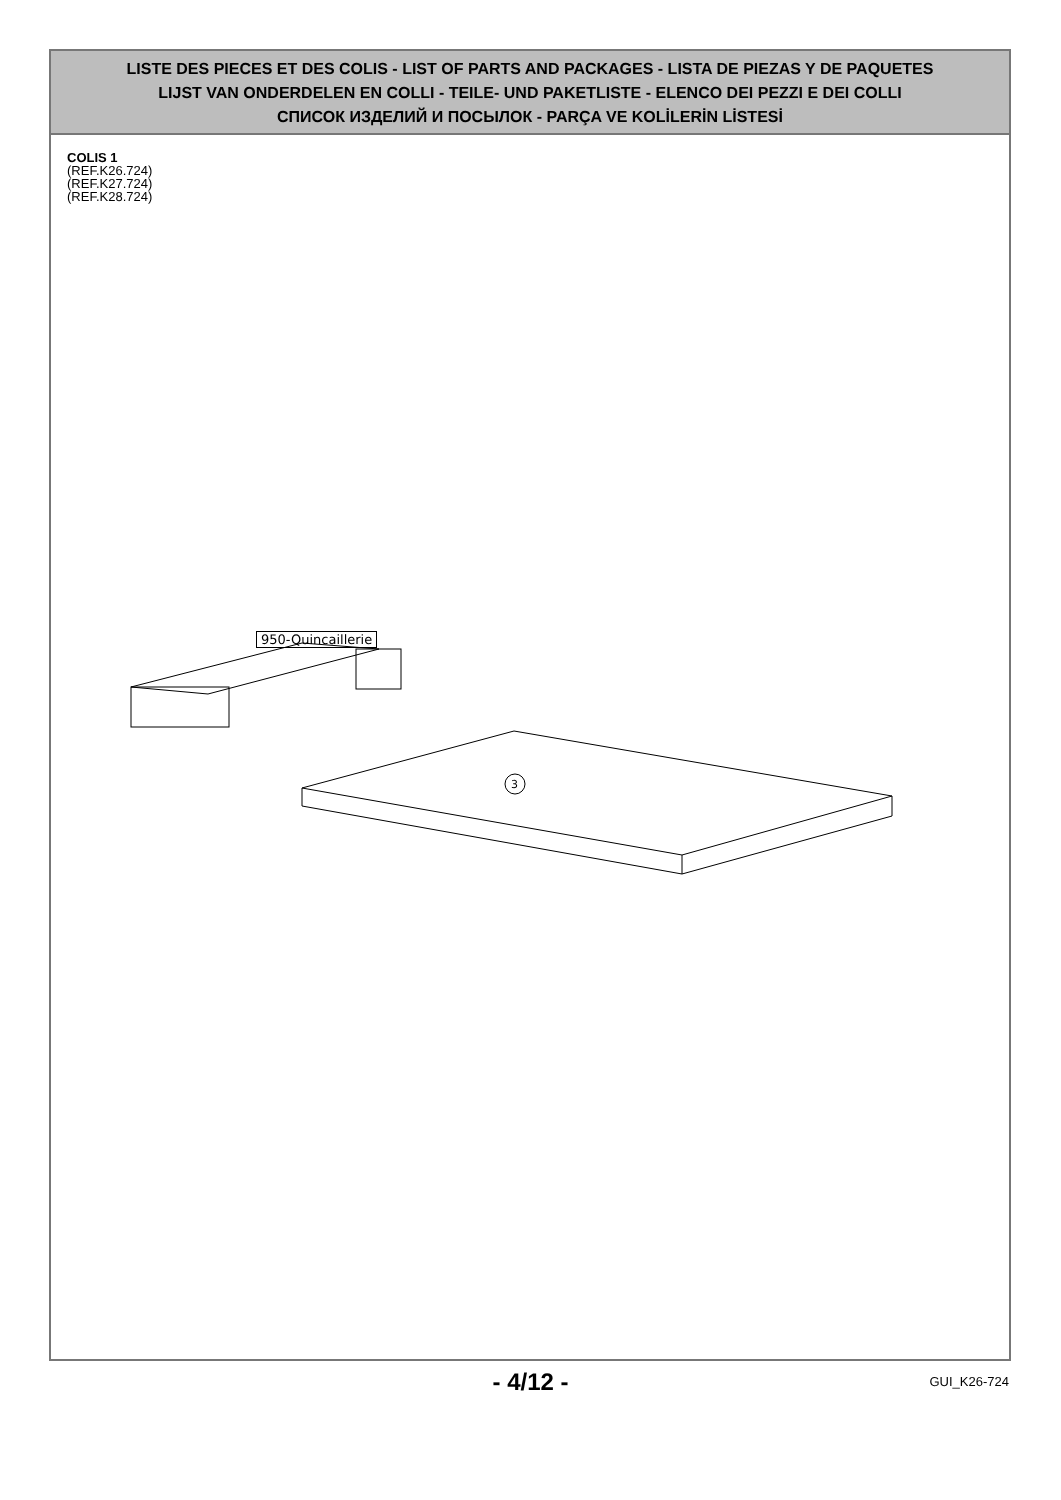LISTE DES PIECES ET DES COLIS - LIST OF PARTS AND PACKAGES - LISTA DE PIEZAS Y DE PAQUETES
LIJST VAN ONDERDELEN EN COLLI - TEILE- UND PAKETLISTE - ELENCO DEI PEZZI E DEI COLLI
СПИСОК ИЗДЕЛИЙ И ПОСЫЛОК - PARÇA VE KOLİLERİN LİSTESİ
COLIS 1
(REF.K26.724)
(REF.K27.724)
(REF.K28.724)
950-Quincaillerie
3
- 4/12 -
GUI_K26-724